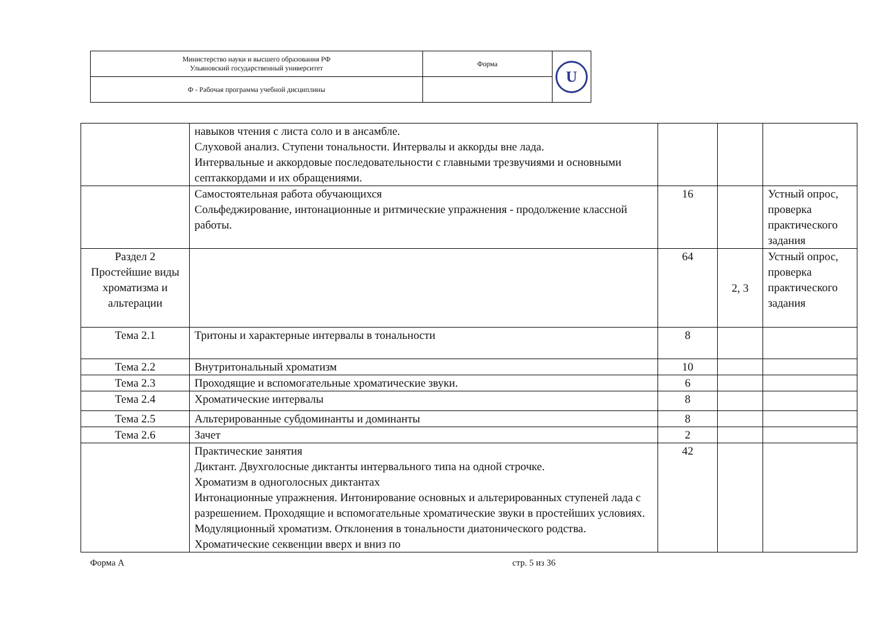| Министерство науки и высшего образования РФ Ульяновский государственный университет | Форма | U |
| Ф - Рабочая программа учебной дисциплины | | |
| | навыков чтения с листа соло и в ансамбле. Слуховой анализ. Ступени тональности. Интервалы и аккорды вне лада. Интервальные и аккордовые последовательности с главными трезвучиями и основными септаккордами и их обращениями. | | | |
| | Самостоятельная работа обучающихся Сольфеджирование, интонационные и ритмические упражнения - продолжение классной работы. | 16 | | Устный опрос, проверка практического задания |
| Раздел 2 Простейшие виды хроматизма и альтерации | | 64 | 2, 3 | Устный опрос, проверка практического задания |
| Тема 2.1 | Тритоны и характерные интервалы в тональности | 8 | | |
| Тема 2.2 | Внутритональный хроматизм | 10 | | |
| Тема 2.3 | Проходящие и вспомогательные хроматические звуки. | 6 | | |
| Тема 2.4 | Хроматические интервалы | 8 | | |
| Тема 2.5 | Альтерированные субдоминанты и доминанты | 8 | | |
| Тема 2.6 | Зачет | 2 | | |
| | Практические занятия Диктант. Двухголосные диктанты интервального типа на одной строчке. Хроматизм в одноголосных диктантах Интонационные упражнения. Интонирование основных и альтерированных ступеней лада с разрешением. Проходящие и вспомогательные хроматические звуки в простейших условиях. Модуляционный хроматизм. Отклонения в тональности диатонического родства. Хроматические секвенции вверх и вниз по | 42 | | |
Форма А стр. 5 из 36